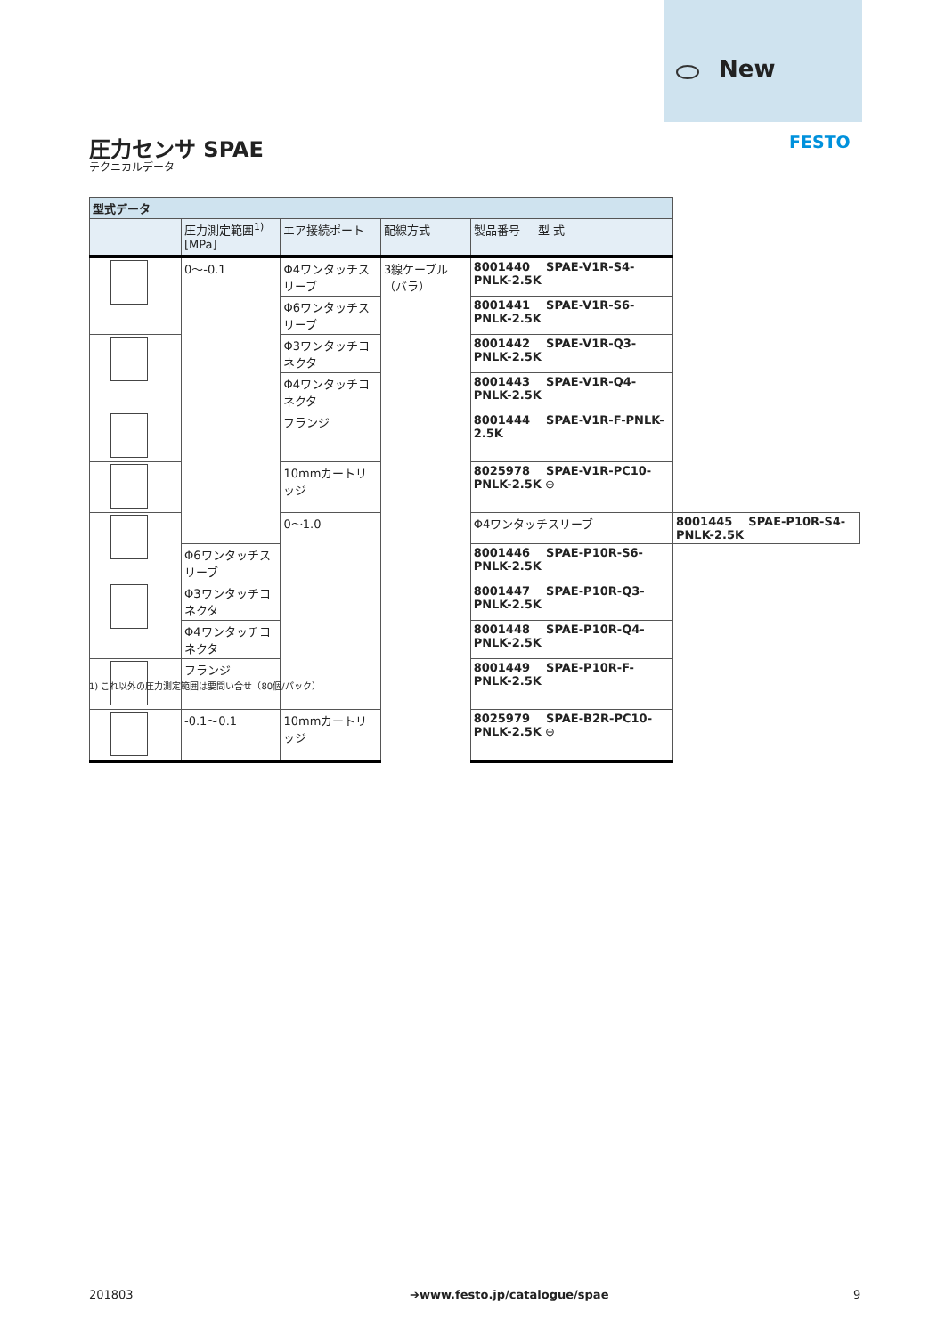New
FESTO
圧力センサ SPAE
テクニカルデータ
| 型式データ | | | | | |
| | 圧力測定範囲<sup>1)</sup> [MPa] | エア接続ポート | 配線方式 | 製品番号 型 式 | |
| | 0～-0.1 | Φ4ワンタッチスリーブ | 3線ケーブル（バラ） | 8001440 SPAE-V1R-S4-PNLK-2.5K | |
| | | Φ6ワンタッチスリーブ | | 8001441 SPAE-V1R-S6-PNLK-2.5K | |
| | | Φ3ワンタッチコネクタ | | 8001442 SPAE-V1R-Q3-PNLK-2.5K | |
| | | Φ4ワンタッチコネクタ | | 8001443 SPAE-V1R-Q4-PNLK-2.5K | |
| | | フランジ | | 8001444 SPAE-V1R-F-PNLK-2.5K | |
| | | 10mmカートリッジ | | 8025978 SPAE-V1R-PC10-PNLK-2.5K ⊖ | |
| | | 0～1.0 | | Φ4ワンタッチスリーブ | 8001445 SPAE-P10R-S4-PNLK-2.5K |
| | Φ6ワンタッチスリーブ | | | 8001446 SPAE-P10R-S6-PNLK-2.5K | |
| | Φ3ワンタッチコネクタ | | | 8001447 SPAE-P10R-Q3-PNLK-2.5K | |
| | Φ4ワンタッチコネクタ | | | 8001448 SPAE-P10R-Q4-PNLK-2.5K | |
| | フランジ | | | 8001449 SPAE-P10R-F-PNLK-2.5K | |
| | -0.1～0.1 | 10mmカートリッジ | | 8025979 SPAE-B2R-PC10-PNLK-2.5K ⊖ | |
1) これ以外の圧力測定範囲は要問い合せ（80個/パック）
201803 ➔www.festo.jp/catalogue/spae 9